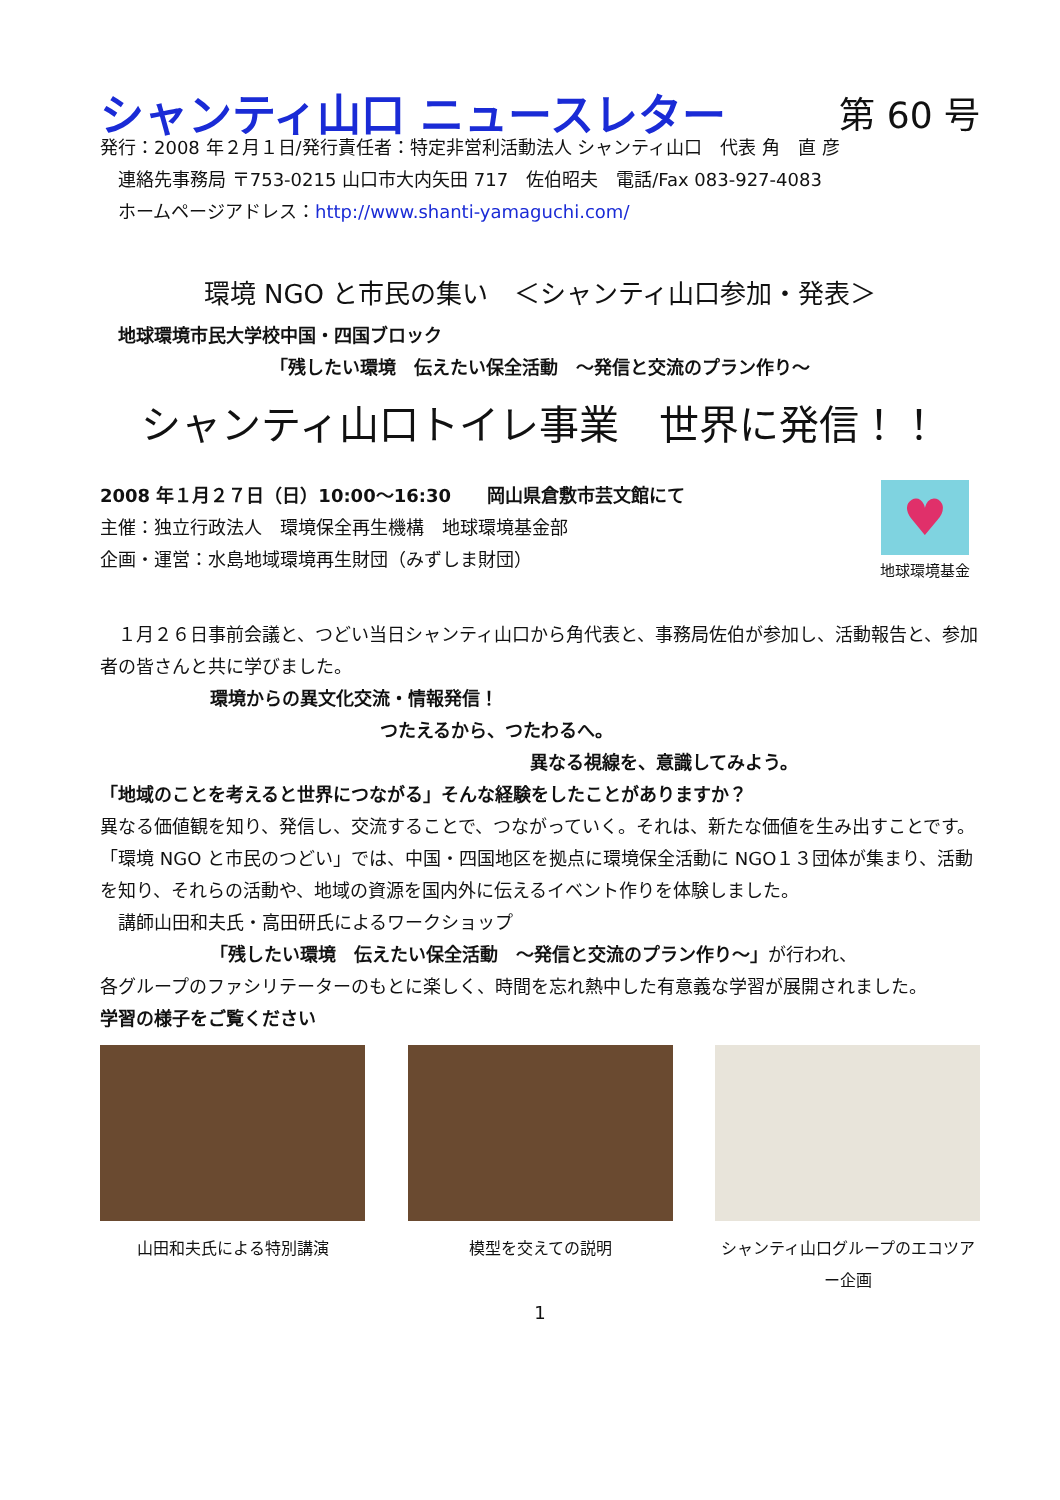シャンティ山口 ニュースレター
第 60 号
発行：2008 年２月１日/発行責任者：特定非営利活動法人 シャンティ山口　代表 角　直 彦
　連絡先事務局 〒753-0215 山口市大内矢田 717　佐伯昭夫　電話/Fax 083-927-4083
　ホームページアドレス：http://www.shanti-yamaguchi.com/
環境 NGO と市民の集い　＜シャンティ山口参加・発表＞
　地球環境市民大学校中国・四国ブロック
「残したい環境　伝えたい保全活動　～発信と交流のプラン作り～
シャンティ山口トイレ事業　世界に発信！！
2008 年１月２７日（日）10:00～16:30　　岡山県倉敷市芸文館にて
主催：独立行政法人　環境保全再生機構　地球環境基金部
企画・運営：水島地域環境再生財団（みずしま財団）
♥
地球環境基金
　１月２６日事前会議と、つどい当日シャンティ山口から角代表と、事務局佐伯が参加し、活動報告と、参加者の皆さんと共に学びました。
環境からの異文化交流・情報発信！
つたえるから、つたわるへ。
異なる視線を、意識してみよう。
「地域のことを考えると世界につながる」そんな経験をしたことがありますか？
異なる価値観を知り、発信し、交流することで、つながっていく。それは、新たな価値を生み出すことです。
「環境 NGO と市民のつどい」では、中国・四国地区を拠点に環境保全活動に NGO１３団体が集まり、活動を知り、それらの活動や、地域の資源を国内外に伝えるイベント作りを体験しました。
　講師山田和夫氏・高田研氏によるワークショップ
「残したい環境　伝えたい保全活動　～発信と交流のプラン作り～」が行われ、
各グループのファシリテーターのもとに楽しく、時間を忘れ熱中した有意義な学習が展開されました。
学習の様子をご覧ください
山田和夫氏による特別講演 模型を交えての説明 シャンティ山口グループのエコツアー企画
1